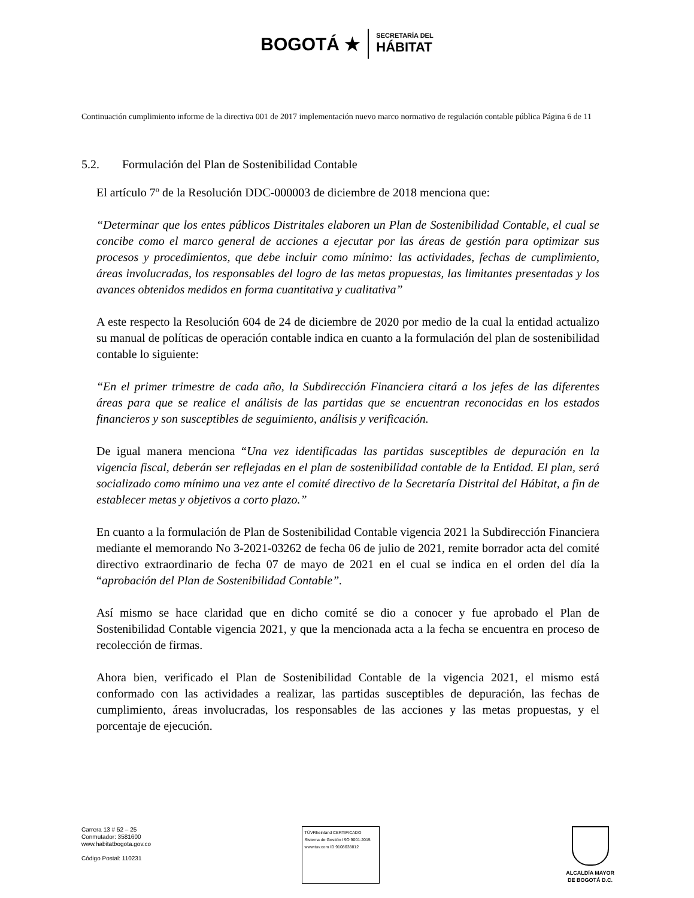BOGOTÁ ★ SECRETARÍA DEL
HÁBITAT
Continuación cumplimiento informe de la directiva 001 de 2017 implementación nuevo marco normativo de regulación contable pública
Página 6 de 11
5.2. Formulación del Plan de Sostenibilidad Contable
El artículo 7º de la Resolución DDC-000003 de diciembre de 2018 menciona que:
“Determinar que los entes públicos Distritales elaboren un Plan de Sostenibilidad Contable, el cual se concibe como el marco general de acciones a ejecutar por las áreas de gestión para optimizar sus procesos y procedimientos, que debe incluir como mínimo: las actividades, fechas de cumplimiento, áreas involucradas, los responsables del logro de las metas propuestas, las limitantes presentadas y los avances obtenidos medidos en forma cuantitativa y cualitativa”
A este respecto la Resolución 604 de 24 de diciembre de 2020 por medio de la cual la entidad actualizo su manual de políticas de operación contable indica en cuanto a la formulación del plan de sostenibilidad contable lo siguiente:
“En el primer trimestre de cada año, la Subdirección Financiera citará a los jefes de las diferentes áreas para que se realice el análisis de las partidas que se encuentran reconocidas en los estados financieros y son susceptibles de seguimiento, análisis y verificación.
De igual manera menciona “Una vez identificadas las partidas susceptibles de depuración en la vigencia fiscal, deberán ser reflejadas en el plan de sostenibilidad contable de la Entidad. El plan, será socializado como mínimo una vez ante el comité directivo de la Secretaría Distrital del Hábitat, a fin de establecer metas y objetivos a corto plazo.”
En cuanto a la formulación de Plan de Sostenibilidad Contable vigencia 2021 la Subdirección Financiera mediante el memorando No 3-2021-03262 de fecha 06 de julio de 2021, remite borrador acta del comité directivo extraordinario de fecha 07 de mayo de 2021 en el cual se indica en el orden del día la “aprobación del Plan de Sostenibilidad Contable”.
Así mismo se hace claridad que en dicho comité se dio a conocer y fue aprobado el Plan de Sostenibilidad Contable vigencia 2021, y que la mencionada acta a la fecha se encuentra en proceso de recolección de firmas.
Ahora bien, verificado el Plan de Sostenibilidad Contable de la vigencia 2021, el mismo está conformado con las actividades a realizar, las partidas susceptibles de depuración, las fechas de cumplimiento, áreas involucradas, los responsables de las acciones y las metas propuestas, y el porcentaje de ejecución.
Carrera 13 # 52 – 25
Conmutador: 3581600
www.habitatbogota.gov.co
Código Postal: 110231
TÜVRheinland CERTIFICADO Sistema de Gestión ISO 9001:2015
www.tuv.com ID 9108638812
ALCALDÍA MAYOR
DE BOGOTÁ D.C.